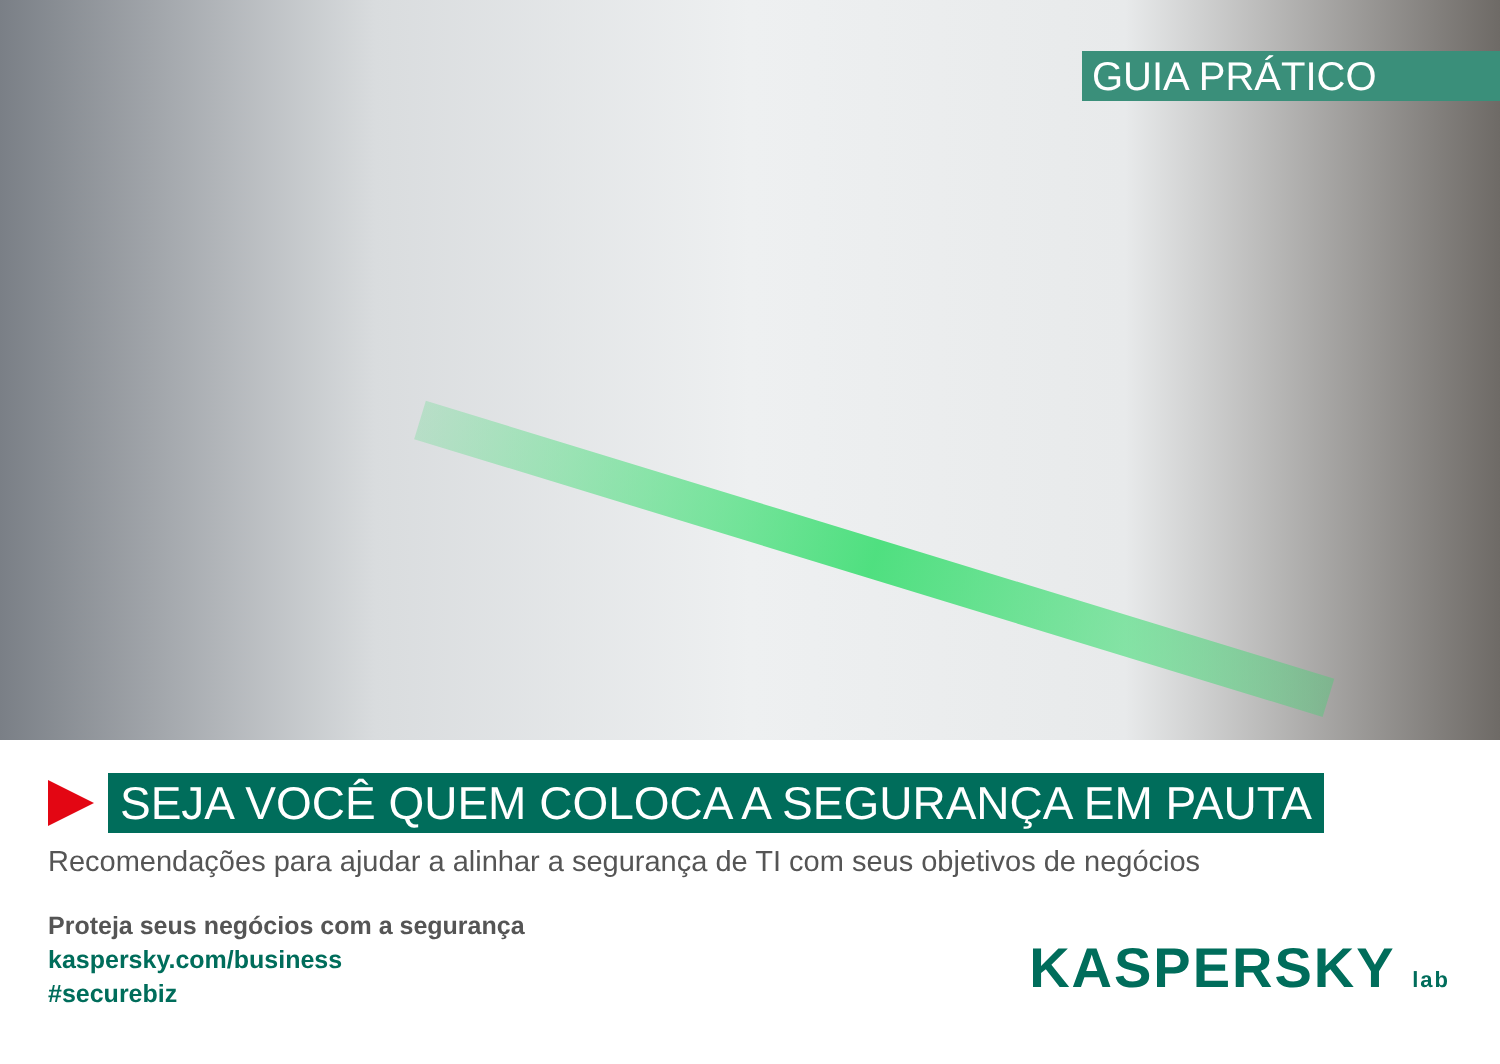GUIA PRÁTICO
SEJA VOCÊ QUEM COLOCA A SEGURANÇA EM PAUTA
Recomendações para ajudar a alinhar a segurança de TI com seus objetivos de negócios
Proteja seus negócios com a segurança
kaspersky.com/business
#securebiz
KASPERSKY lab